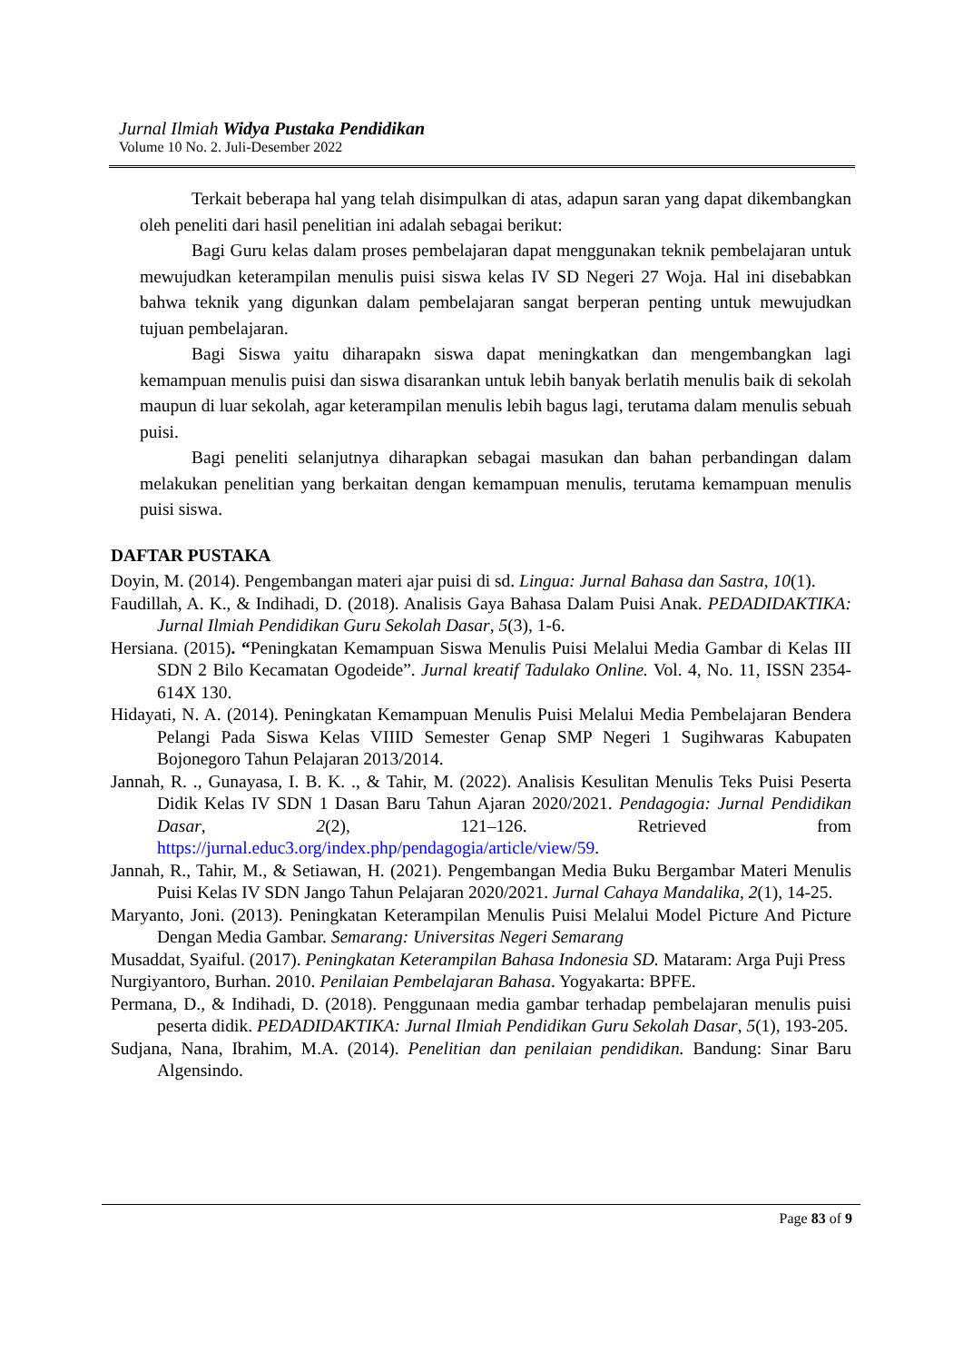Jurnal Ilmiah Widya Pustaka Pendidikan
Volume 10 No. 2. Juli-Desember 2022
Terkait beberapa hal yang telah disimpulkan di atas, adapun saran yang dapat dikembangkan oleh peneliti dari hasil penelitian ini adalah sebagai berikut:
Bagi Guru kelas dalam proses pembelajaran dapat menggunakan teknik pembelajaran untuk mewujudkan keterampilan menulis puisi siswa kelas IV SD Negeri 27 Woja. Hal ini disebabkan bahwa teknik yang digunkan dalam pembelajaran sangat berperan penting untuk mewujudkan tujuan pembelajaran.
Bagi Siswa yaitu diharapakn siswa dapat meningkatkan dan mengembangkan lagi kemampuan menulis puisi dan siswa disarankan untuk lebih banyak berlatih menulis baik di sekolah maupun di luar sekolah, agar keterampilan menulis lebih bagus lagi, terutama dalam menulis sebuah puisi.
Bagi peneliti selanjutnya diharapkan sebagai masukan dan bahan perbandingan dalam melakukan penelitian yang berkaitan dengan kemampuan menulis, terutama kemampuan menulis puisi siswa.
DAFTAR PUSTAKA
Doyin, M. (2014). Pengembangan materi ajar puisi di sd. Lingua: Jurnal Bahasa dan Sastra, 10(1).
Faudillah, A. K., & Indihadi, D. (2018). Analisis Gaya Bahasa Dalam Puisi Anak. PEDADIDAKTIKA: Jurnal Ilmiah Pendidikan Guru Sekolah Dasar, 5(3), 1-6.
Hersiana. (2015). “Peningkatan Kemampuan Siswa Menulis Puisi Melalui Media Gambar di Kelas III SDN 2 Bilo Kecamatan Ogodeide”. Jurnal kreatif Tadulako Online. Vol. 4, No. 11, ISSN 2354-614X 130.
Hidayati, N. A. (2014). Peningkatan Kemampuan Menulis Puisi Melalui Media Pembelajaran Bendera Pelangi Pada Siswa Kelas VIIID Semester Genap SMP Negeri 1 Sugihwaras Kabupaten Bojonegoro Tahun Pelajaran 2013/2014.
Jannah, R. ., Gunayasa, I. B. K. ., & Tahir, M. (2022). Analisis Kesulitan Menulis Teks Puisi Peserta Didik Kelas IV SDN 1 Dasan Baru Tahun Ajaran 2020/2021. Pendagogia: Jurnal Pendidikan Dasar, 2(2), 121–126. Retrieved from https://jurnal.educ3.org/index.php/pendagogia/article/view/59.
Jannah, R., Tahir, M., & Setiawan, H. (2021). Pengembangan Media Buku Bergambar Materi Menulis Puisi Kelas IV SDN Jango Tahun Pelajaran 2020/2021. Jurnal Cahaya Mandalika, 2(1), 14-25.
Maryanto, Joni. (2013). Peningkatan Keterampilan Menulis Puisi Melalui Model Picture And Picture Dengan Media Gambar. Semarang: Universitas Negeri Semarang
Musaddat, Syaiful. (2017). Peningkatan Keterampilan Bahasa Indonesia SD. Mataram: Arga Puji Press
Nurgiyantoro, Burhan. 2010. Penilaian Pembelajaran Bahasa. Yogyakarta: BPFE.
Permana, D., & Indihadi, D. (2018). Penggunaan media gambar terhadap pembelajaran menulis puisi peserta didik. PEDADIDAKTIKA: Jurnal Ilmiah Pendidikan Guru Sekolah Dasar, 5(1), 193-205.
Sudjana, Nana, Ibrahim, M.A. (2014). Penelitian dan penilaian pendidikan. Bandung: Sinar Baru Algensindo.
Page 83 of 9